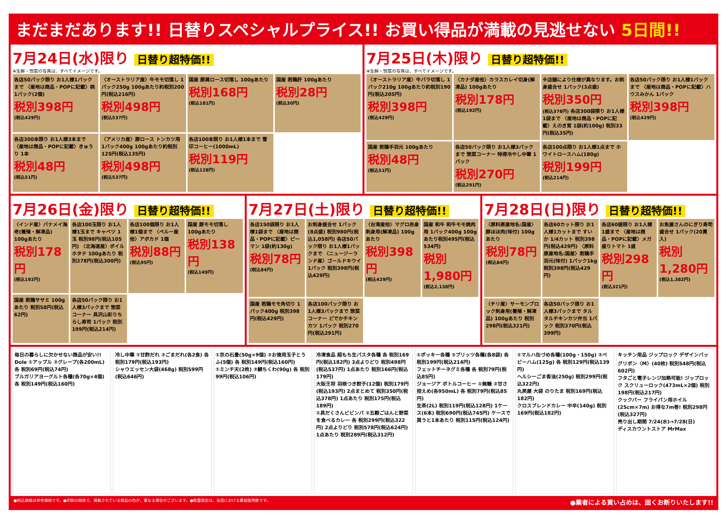まだまだあります!! 日替りスペシャルプライス!! お買い得品が満載の見逃せない 5日間!!
7月24日(水)限り 日替り超特価!!
※生鮮・惣菜の写真は、すべてイメージです。
各店50パック限り お1人様1パックまで 〈産地は商品・POPに記載〉桃 1パック(2個)
税別398円
(税込429円)
〈オーストラリア産〉牛モモ切落し 1パック250g 100gあたり約税別200円(税込216円)
税別498円
(税込537円)
国産 豚肩ロース切落し 100gあたり
税別168円
(税込181円)
国産 若鶏肝 100gあたり
税別28円
(税込30円)
各店300本限り お1人様3本まで 〈産地は商品・POPに記載〉きゅうり 1本
税別48円
(税込51円)
〈アメリカ産〉豚ロース トンカツ用 1パック400g 100gあたり約税別125円(税込135円)
税別498円
(税込537円)
各店100本限り お1人様1本まで 雪印コーヒー(1000mL)
税別119円
(税込128円)
7月25日(木)限り 日替り超特価!!
※生鮮・惣菜の写真は、すべてイメージです。
〈オーストラリア産〉牛バラ切落し 1パック210g 100gあたり約税別190円(税込205円)
税別398円
(税込429円)
〈カナダ産他〉カラスカレイ切身(解凍品) 100gあたり
税別178円
(税込192円)
※店舗により仕様が異なります。お刺身盛合せ 1パック(3点盛)
税別350円
(税込378円) 各店300袋限り お1人様1袋まで 〈産地は商品・POPに記載〉えのき茸 1袋(約100g) 税別33円(税込35円)
各店50パック限り お1人様1パックまで 〈産地は商品・POPに記載〉ハウスみかん 1パック
税別398円
(税込429円)
国産 若鶏手羽元 100gあたり
税別48円
(税込51円)
各店50パック限り お1人様3パックまで 惣菜コーナー 特得冷やし中華 1パック
税別270円
(税込291円)
各店100点限り お1人様1点まで ホワイトロースハム(180g)
税別199円
(税込214円)
7月26日(金)限り 日替り超特価!!
〈インド産〉バナメイ海老(養殖・解凍品) 100gあたり
税別178円
(税込192円)
各店100玉限り お1人様1玉まで キャベツ 1玉 税別98円(税込105円) 〈北海道産〉ボイルホタテ 100gあたり 税別278円(税込300円)
各店100個限り お1人様1個まで 〈ペルー産他〉アボカド 1個
税別88円
(税込95円)
国産 豚モモ切落し 100gあたり
税別138円
(税込149円)
国産 若鶏ササミ 100gあたり 税別58円(税込62円)
各店50パック限り お1人様3パックまで 惣菜コーナー 具沢山彩りちらし寿司 1パック 税別199円(税込214円)
7月27日(土)限り 日替り超特価!!
各店150袋限り お1人様1袋まで 〈産地は商品・POPに記載〉ピーマン 1袋(約130g)
税別78円
(税込84円)
お刺身盛合せ 1パック(8点盛) 税別980円(税込1,058円) 各店50パック限り お1人様1パックまで 〈ニュージーランド産〉ゴールドキウイ 1パック 税別398円(税込429円)
〈台湾産他〉マグロ赤身刺身用(解凍品) 100gあたり
税別398円
(税込429円)
国産 和牛 和牛モモ焼肉用 1パック400g 100gあたり税別495円(税込534円)
税別1,980円
(税込2,138円)
国産 若鶏モモ角切り 1パック400g 税別398円(税込429円)
各店100パック限り お1人様3パックまで 惣菜コーナー どでかチキンカツ 1パック 税別270円(税込291円)
7月28日(日)限り 日替り超特価!!
〈原料原産地名:国産〉豚ほほ肉(味付) 100gあたり
税別78円
(税込84円)
各店60カット限り お1人様1カットまで すいか 1/4カット 税別398円(税込429円) 〈原料原産地名:国産〉若鶏手羽元(味付) 1パック1kg 税別398円(税込429円)
各店60盛限り お1人様1盛まで 〈産地は商品・POPに記載〉メガ盛りトマト 1盛
税別298円
(税込321円)
お魚屋さんのにぎり寿司盛合せ 1パック(20貫入)
税別1,280円
(税込1,382円)
〈チリ産〉サーモンブロック刺身用(養殖・解凍品) 100gあたり 税別298円(税込321円)
各店50パック限り お1人様3パックまで タルタルチキンカツ弁当 1パック 税別370円(税込399円)
毎日の暮らしに欠かせない商品が安い!! Dole ①アップル ②グレープ(各200mL) 各 税別69円(税込74円)
ブルガリアヨーグルト各種(各70g×4個) 各 税別149円(税込160円)
冷し中華 ①甘酢だれ ②ごまだれ(各2食) 各 税別179円(税込193円)
シャウエッセン大袋(468g) 税別599円(税込646円)
①京の石畳(50g×9個) ②お徳用玉子とうふ(5個) 各 税別149円(税込160円)
①ミンチ天(2枚) ②鯛ちくわ(90g) 各 税別99円(税込106円)
冷凍食品 超もち生パスタ各種 各 税別169円(税込182円) 3点よりどり 税別498円(税込537円) 1点あたり 税別166円(税込179円)
大阪王将 羽根つき餃子(12個) 税別179円(税込193円) 2点まとめて 税別350円(税込378円) 1点あたり 税別175円(税込189円)
①具だくさんビビンバ ②五穀ごはんと野菜を食べるカレー 各 税別299円(税込322円) 2点よりどり 税別578円(税込624円) 1点あたり 税別289円(税込312円)
①ポッキー各種 ②プリッツ各種(各8袋) 各 税別199円(税込214円)
フェットチーネグミ各種 各 税別79円(税込85円)
ジョージア ボトルコーヒー ①無糖 ②甘さ控えめ(各950mL) 各 税別79円(税込85円)
生茶(2L) 税別119円(税込128円) 1ケース(6本) 税別690円(税込745円) ケースで買うと1本あたり 税別115円(税込124円)
①マルハ缶づめ各種(100g・150g) ②ベビーハム(125g) 各 税別129円(税込139円)
ヘルシーごま香油(250g) 税別299円(税込322円)
丸美屋 大袋 のりたま 税別169円(税込182円)
クロスブレンドカレー 中辛(140g) 税別169円(税込182円)
キッチン用品 ジップロック デザインバッグリボン〈M〉(40枚) 税別548円(税込602円)
フタごと電子レンジ加熱可能! ジップロック スクリューロック(473mL×2個) 税別198円(税込217円)
クックパー フライパン用ホイル(25cm×7m) お得な7m巻! 税別298円(税込327円)
売り出し期間 7/24(水)→7/28(日)
ディスカウントストア MrMax
●税込価格は参考価格です。●印刷の関係で、掲載されている商品の色が、異なる場合がございます。●数量限定は、各店における最低販売数です。 ●業者による買い占めは、固くお断りいたします!!